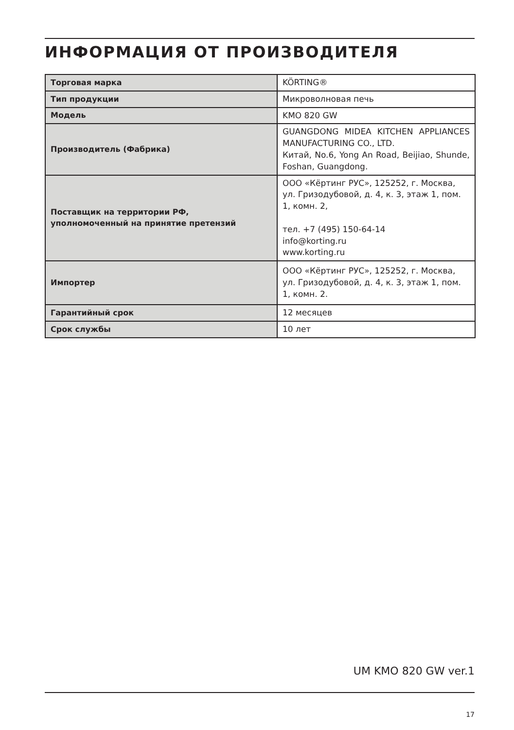ИНФОРМАЦИЯ ОТ ПРОИЗВОДИТЕЛЯ
| Торговая марка | KÖRTING® |
| Тип продукции | Микроволновая печь |
| Модель | KMO 820 GW |
| Производитель (Фабрика) | GUANGDONG MIDEA KITCHEN APPLIANCES MANUFACTURING CO., LTD. Китай, No.6, Yong An Road, Beijiao, Shunde, Foshan, Guangdong. |
| Поставщик на территории РФ, уполномоченный на принятие претензий | ООО «Кёртинг РУС», 125252, г. Москва, ул. Гризодубовой, д. 4, к. 3, этаж 1, пом. 1, комн. 2, тел. +7 (495) 150-64-14 info@korting.ru www.korting.ru |
| Импортер | ООО «Кёртинг РУС», 125252, г. Москва, ул. Гризодубовой, д. 4, к. 3, этаж 1, пом. 1, комн. 2. |
| Гарантийный срок | 12 месяцев |
| Срок службы | 10 лет |
UM KMO 820 GW ver.1
17